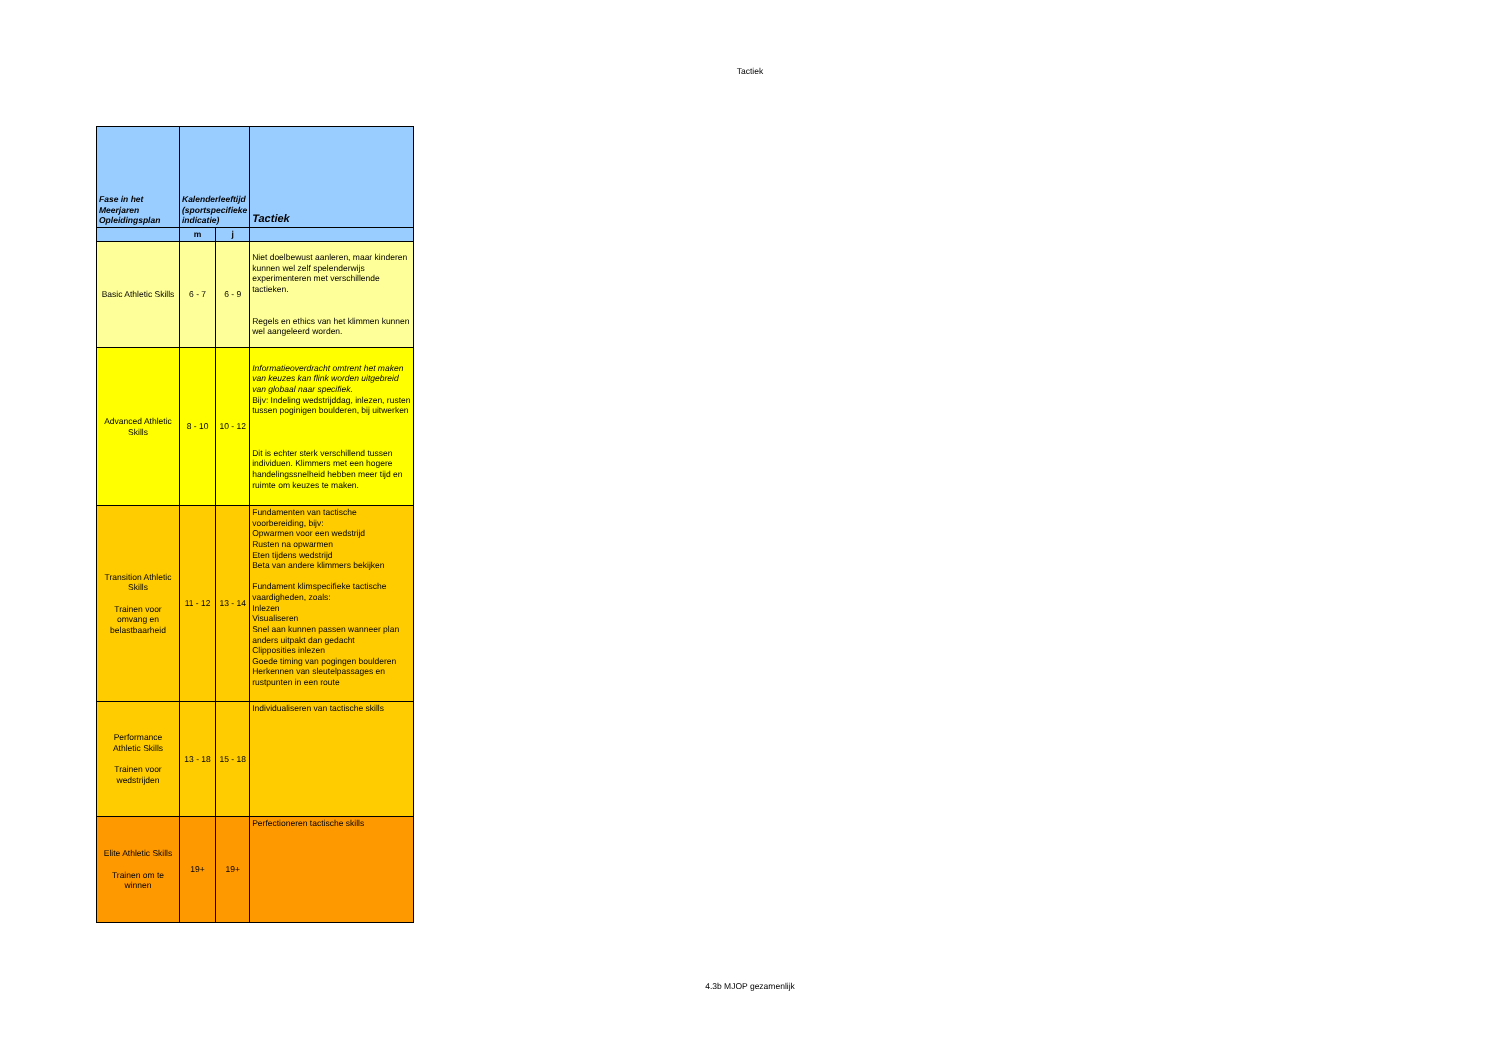Tactiek
| Fase in het Meerjaren Opleidingsplan | Kalenderleeftijd (sportspecifieke indicatie) | | Tactiek |
| --- | --- | --- | --- |
| | m | j | |
| Basic Athletic Skills | 6 - 7 | 6 - 9 | Niet doelbewust aanleren, maar kinderen kunnen wel zelf spelenderwijs experimenteren met verschillende tactieken. Regels en ethics van het klimmen kunnen wel aangeleerd worden. |
| Advanced Athletic Skills | 8 - 10 | 10 - 12 | Informatieoverdracht omtrent het maken van keuzes kan flink worden uitgebreid van globaal naar specifiek. Bijv: Indeling wedstrijddag, inlezen, rusten tussen poginigen boulderen, bij uitwerken Dit is echter sterk verschillend tussen individuen. Klimmers met een hogere handelingssnelheid hebben meer tijd en ruimte om keuzes te maken. |
| Transition Athletic Skills Trainen voor omvang en belastbaarheid | 11 - 12 | 13 - 14 | Fundamenten van tactische voorbereiding, bijv: Opwarmen voor een wedstrijd Rusten na opwarmen Eten tijdens wedstrijd Beta van andere klimmers bekijken Fundament klimspecifieke tactische vaardigheden, zoals: Inlezen Visualiseren Snel aan kunnen passen wanneer plan anders uitpakt dan gedacht Clipposities inlezen Goede timing van pogingen boulderen Herkennen van sleutelpassages en rustpunten in een route |
| Performance Athletic Skills Trainen voor wedstrijden | 13 - 18 | 15 - 18 | Individualiseren van tactische skills |
| Elite Athletic Skills Trainen om te winnen | 19+ | 19+ | Perfectioneren tactische skills |
4.3b MJOP gezamenlijk